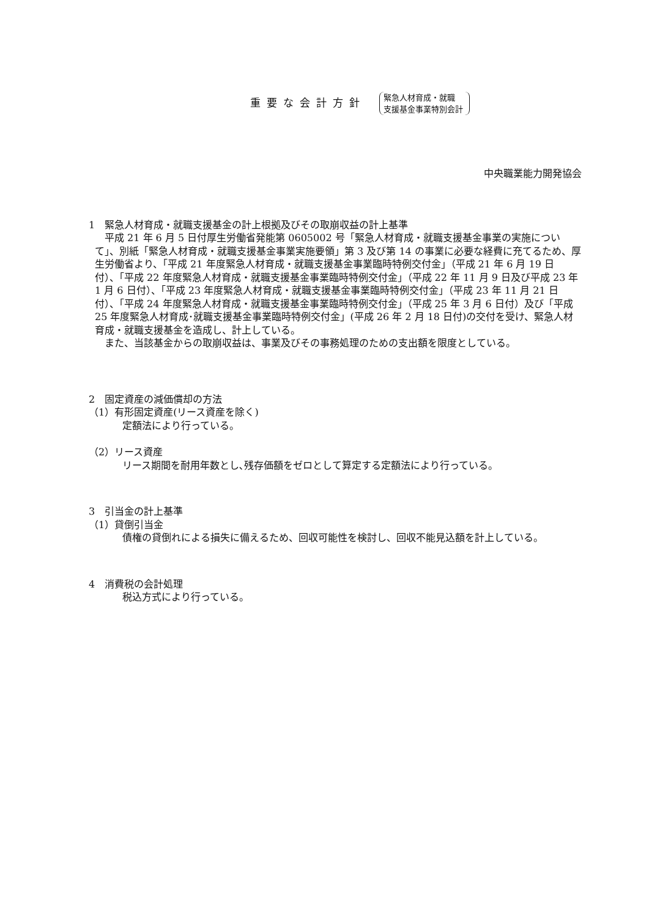重要な会計方針
緊急人材育成・就職
支援基金事業特別会計
中央職業能力開発協会
1　緊急人材育成・就職支援基金の計上根拠及びその取崩収益の計上基準
平成 21 年 6 月 5 日付厚生労働省発能第 0605002 号「緊急人材育成・就職支援基金事業の実施について」、別紙「緊急人材育成・就職支援基金事業実施要領」第 3 及び第 14 の事業に必要な経費に充てるため、厚生労働省より、「平成 21 年度緊急人材育成・就職支援基金事業臨時特例交付金」（平成 21 年 6 月 19 日付）、「平成 22 年度緊急人材育成・就職支援基金事業臨時特例交付金」（平成 22 年 11 月 9 日及び平成 23 年 1 月 6 日付）、「平成 23 年度緊急人材育成・就職支援基金事業臨時特例交付金」（平成 23 年 11 月 21 日付）、「平成 24 年度緊急人材育成・就職支援基金事業臨時特例交付金」（平成 25 年 3 月 6 日付）及び「平成 25 年度緊急人材育成･就職支援基金事業臨時特例交付金」(平成 26 年 2 月 18 日付)の交付を受け、緊急人材育成・就職支援基金を造成し、計上している。
また、当該基金からの取崩収益は、事業及びその事務処理のための支出額を限度としている。
2　固定資産の減価償却の方法
（1）有形固定資産(リース資産を除く)
定額法により行っている。
（2）リース資産
リース期間を耐用年数とし､残存価額をゼロとして算定する定額法により行っている。
3　引当金の計上基準
（1）貸倒引当金
債権の貸倒れによる損失に備えるため、回収可能性を検討し、回収不能見込額を計上している。
4　消費税の会計処理
税込方式により行っている。